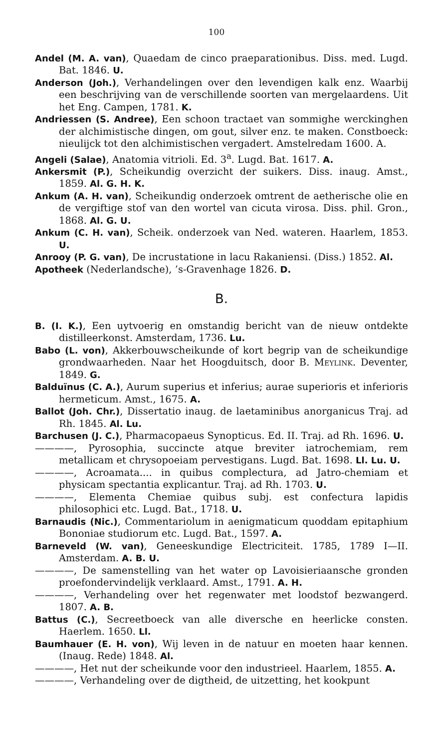100
Andel (M. A. van), Quaedam de cinco praeparationibus. Diss. med. Lugd. Bat. 1846. U.
Anderson (Joh.), Verhandelingen over den levendigen kalk enz. Waarbij een beschrijving van de verschillende soorten van mergelaardens. Uit het Eng. Campen, 1781. K.
Andriessen (S. Andree), Een schoon tractaet van sommighe werckinghen der alchimistische dingen, om gout, silver enz. te maken. Constboeck: nieulijck tot den alchimistischen vergadert. Amstelredam 1600. A.
Angeli (Salae), Anatomia vitrioli. Ed. 3<sup>a</sup>. Lugd. Bat. 1617. A.
Ankersmit (P.), Scheikundig overzicht der suikers. Diss. inaug. Amst., 1859. Al. G. H. K.
Ankum (A. H. van), Scheikundig onderzoek omtrent de aetherische olie en de vergiftige stof van den wortel van cicuta virosa. Diss. phil. Gron., 1868. Al. G. U.
Ankum (C. H. van), Scheik. onderzoek van Ned. wateren. Haarlem, 1853. U.
Anrooy (P. G. van), De incrustatione in lacu Rakaniensi. (Diss.) 1852. Al.
Apotheek (Nederlandsche), ’s-Gravenhage 1826. D.
B.
B. (I. K.), Een uytvoerig en omstandig bericht van de nieuw ontdekte distilleerkonst. Amsterdam, 1736. Lu.
Babo (L. von), Akkerbouwscheikunde of kort begrip van de scheikundige grondwaarheden. Naar het Hoogduitsch, door B. Meylink. Deventer, 1849. G.
Balduïnus (C. A.), Aurum superius et inferius; aurae superioris et inferioris hermeticum. Amst., 1675. A.
Ballot (Joh. Chr.), Dissertatio inaug. de laetaminibus anorganicus Traj. ad Rh. 1845. Al. Lu.
Barchusen (J. C.), Pharmacopaeus Synopticus. Ed. II. Traj. ad Rh. 1696. U.
————, Pyrosophia, succincte atque breviter iatrochemiam, rem metallicam et chrysopoeiam pervestigans. Lugd. Bat. 1698. Ll. Lu. U.
————, Acroamata.... in quibus complectura, ad Jatro-chemiam et physicam spectantia explicantur. Traj. ad Rh. 1703. U.
————, Elementa Chemiae quibus subj. est confectura lapidis philosophici etc. Lugd. Bat., 1718. U.
Barnaudis (Nic.), Commentariolum in aenigmaticum quoddam epitaphium Bononiae studiorum etc. Lugd. Bat., 1597. A.
Barneveld (W. van), Geneeskundige Electriciteit. 1785, 1789 I—II. Amsterdam. A. B. U.
————, De samenstelling van het water op Lavoisieriaansche gronden proefondervindelijk verklaard. Amst., 1791. A. H.
————, Verhandeling over het regenwater met loodstof bezwangerd. 1807. A. B.
Battus (C.), Secreetboeck van alle diversche en heerlicke consten. Haerlem. 1650. Ll.
Baumhauer (E. H. von), Wij leven in de natuur en moeten haar kennen. (Inaug. Rede) 1848. Al.
————, Het nut der scheikunde voor den industrieel. Haarlem, 1855. A.
————, Verhandeling over de digtheid, de uitzetting, het kookpunt